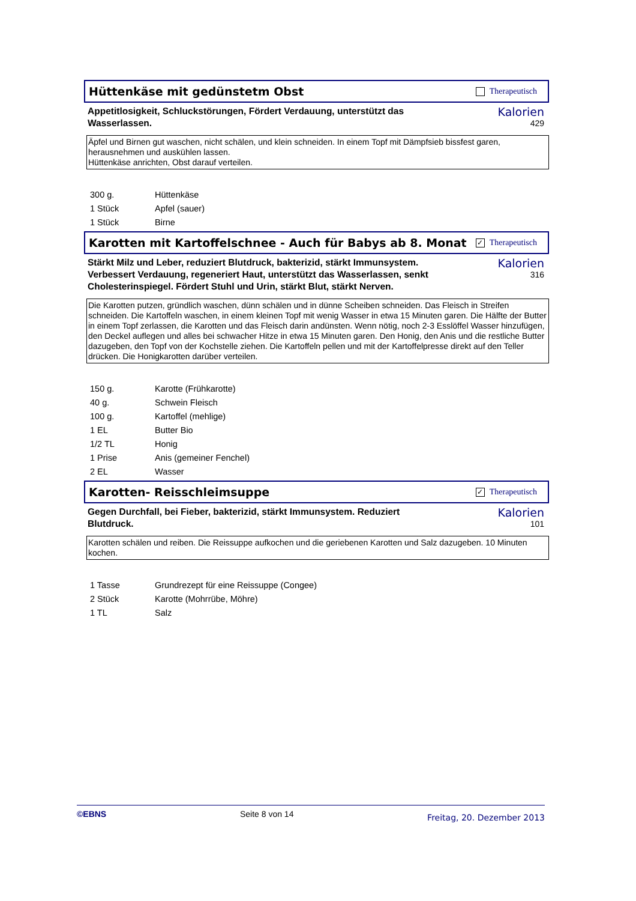Hüttenkäse mit gedünstetm Obst
Therapeutisch
Appetitlosigkeit, Schluckstörungen, Fördert Verdauung, unterstützt das Wasserlassen.
Kalorien
429
Äpfel und Birnen gut waschen, nicht schälen, und klein schneiden. In einem Topf mit Dämpfsieb bissfest garen, herausnehmen und auskühlen lassen.
Hüttenkäse anrichten, Obst darauf verteilen.
| 300 g. | Hüttenkäse |
| 1 Stück | Apfel (sauer) |
| 1 Stück | Birne |
Karotten mit Kartoffelschnee - Auch für Babys ab 8. Monat
✓
Therapeutisch
Stärkt Milz und Leber, reduziert Blutdruck, bakterizid, stärkt Immunsystem. Verbessert Verdauung, regeneriert Haut, unterstützt das Wasserlassen, senkt Cholesterinspiegel. Fördert Stuhl und Urin, stärkt Blut, stärkt Nerven.
Kalorien
316
Die Karotten putzen, gründlich waschen, dünn schälen und in dünne Scheiben schneiden. Das Fleisch in Streifen schneiden. Die Kartoffeln waschen, in einem kleinen Topf mit wenig Wasser in etwa 15 Minuten garen. Die Hälfte der Butter in einem Topf zerlassen, die Karotten und das Fleisch darin andünsten. Wenn nötig, noch 2-3 Esslöffel Wasser hinzufügen, den Deckel auflegen und alles bei schwacher Hitze in etwa 15 Minuten garen. Den Honig, den Anis und die restliche Butter dazugeben, den Topf von der Kochstelle ziehen. Die Kartoffeln pellen und mit der Kartoffelpresse direkt auf den Teller drücken. Die Honigkarotten darüber verteilen.
| 150 g. | Karotte (Frühkarotte) |
| 40 g. | Schwein Fleisch |
| 100 g. | Kartoffel (mehlige) |
| 1 EL | Butter Bio |
| 1/2 TL | Honig |
| 1 Prise | Anis (gemeiner Fenchel) |
| 2 EL | Wasser |
Karotten- Reisschleimsuppe
✓
Therapeutisch
Gegen Durchfall, bei Fieber, bakterizid, stärkt Immunsystem. Reduziert Blutdruck.
Kalorien
101
Karotten schälen und reiben. Die Reissuppe aufkochen und die geriebenen Karotten und Salz dazugeben. 10 Minuten kochen.
| 1 Tasse | Grundrezept für eine Reissuppe (Congee) |
| 2 Stück | Karotte (Mohrrübe, Möhre) |
| 1 TL | Salz |
©EBNS Seite 8 von 14 Freitag, 20. Dezember 2013